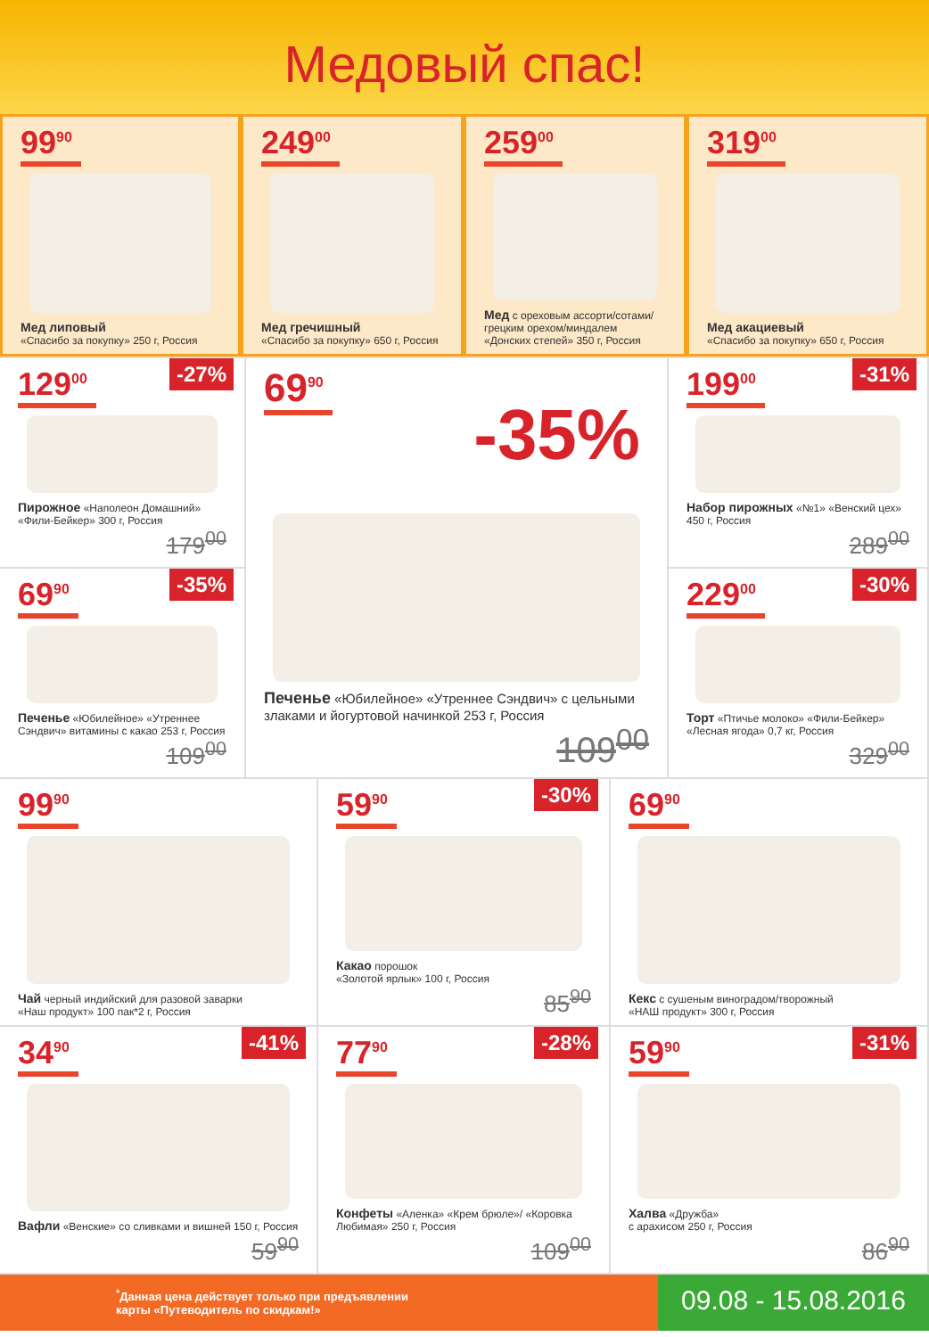Медовый спас!
99<sup>90</sup>
Мед липовый
«Спасибо за покупку» 250 г, Россия
249<sup>00</sup>
Мед гречишный
«Спасибо за покупку» 650 г, Россия
259<sup>00</sup>
Мед с ореховым ассорти/сотами/ грецким орехом/миндалем
«Донских степей» 350 г, Россия
319<sup>00</sup>
Мед акациевый
«Спасибо за покупку» 650 г, Россия
-27% 129<sup>00</sup>
Пирожное «Наполеон Домашний» «Фили-Бейкер» 300 г, Россия
179<sup>00</sup>
-35% 69<sup>90</sup>
Печенье «Юбилейное» «Утреннее Сэндвич» витамины с какао 253 г, Россия
109<sup>00</sup>
69<sup>90</sup>
-35%
Печенье «Юбилейное» «Утреннее Сэндвич» с цельными злаками и йогуртовой начинкой 253 г, Россия
109<sup>00</sup>
-31% 199<sup>00</sup>
Набор пирожных «№1» «Венский цех» 450 г, Россия
289<sup>00</sup>
-30% 229<sup>00</sup>
Торт «Птичье молоко» «Фили-Бейкер» «Лесная ягода» 0,7 кг, Россия
329<sup>00</sup>
99<sup>90</sup>
Чай черный индийский для разовой заварки
«Наш продукт» 100 пак*2 г, Россия
-30% 59<sup>90</sup>
Какао порошок
«Золотой ярлык» 100 г, Россия
85<sup>90</sup>
69<sup>90</sup>
Кекс с сушеным виноградом/творожный
«НАШ продукт» 300 г, Россия
-41% 34<sup>90</sup>
Вафли «Венские» со сливками и вишней 150 г, Россия
59<sup>90</sup>
-28% 77<sup>90</sup>
Конфеты «Аленка» «Крем брюле»/ «Коровка Любимая» 250 г, Россия
109<sup>00</sup>
-31% 59<sup>90</sup>
Халва «Дружба»
с арахисом 250 г, Россия
86<sup>90</sup>
<sup>*</sup> Данная цена действует только при предъявлении
карты «Путеводитель по скидкам!»
09.08 - 15.08.2016